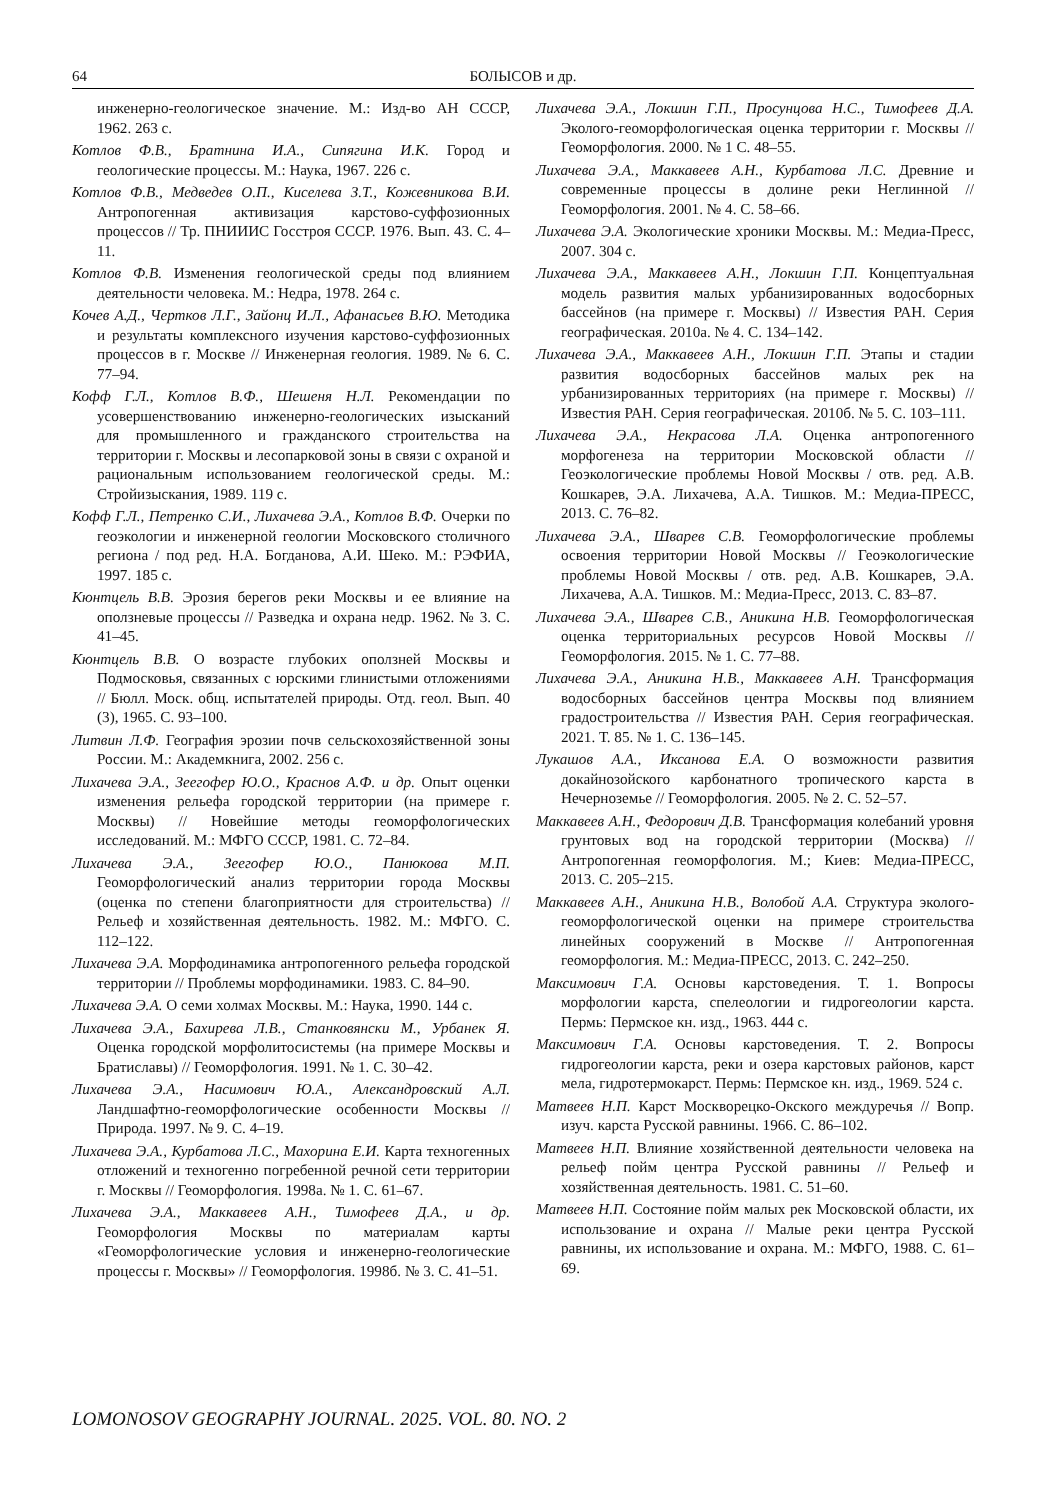64 БОЛЫСОВ и др.
инженерно-геологическое значение. М.: Изд-во АН СССР, 1962. 263 с.
Котлов Ф.В., Братнина И.А., Сипягина И.К. Город и геологические процессы. М.: Наука, 1967. 226 с.
Котлов Ф.В., Медведев О.П., Киселева З.Т., Кожевникова В.И. Антропогенная активизация карстово-суффозионных процессов // Тр. ПНИИИС Госстроя СССР. 1976. Вып. 43. С. 4–11.
Котлов Ф.В. Изменения геологической среды под влиянием деятельности человека. М.: Недра, 1978. 264 с.
Кочев А.Д., Чертков Л.Г., Зайонц И.Л., Афанасьев В.Ю. Методика и результаты комплексного изучения карстово-суффозионных процессов в г. Москве // Инженерная геология. 1989. № 6. С. 77–94.
Кофф Г.Л., Котлов В.Ф., Шешеня Н.Л. Рекомендации по усовершенствованию инженерно-геологических изысканий для промышленного и гражданского строительства на территории г. Москвы и лесопарковой зоны в связи с охраной и рациональным использованием геологической среды. М.: Стройизыскания, 1989. 119 с.
Кофф Г.Л., Петренко С.И., Лихачева Э.А., Котлов В.Ф. Очерки по геоэкологии и инженерной геологии Московского столичного региона / под ред. Н.А. Богданова, А.И. Шеко. М.: РЭФИА, 1997. 185 с.
Кюнтцель В.В. Эрозия берегов реки Москвы и ее влияние на оползневые процессы // Разведка и охрана недр. 1962. № 3. С. 41–45.
Кюнтцель В.В. О возрасте глубоких оползней Москвы и Подмосковья, связанных с юрскими глинистыми отложениями // Бюлл. Моск. общ. испытателей природы. Отд. геол. Вып. 40 (3), 1965. С. 93–100.
Литвин Л.Ф. География эрозии почв сельскохозяйственной зоны России. М.: Академкнига, 2002. 256 с.
Лихачева Э.А., Зеегофер Ю.О., Краснов А.Ф. и др. Опыт оценки изменения рельефа городской территории (на примере г. Москвы) // Новейшие методы геоморфологических исследований. М.: МФГО СССР, 1981. С. 72–84.
Лихачева Э.А., Зеегофер Ю.О., Панюкова М.П. Геоморфологический анализ территории города Москвы (оценка по степени благоприятности для строительства) // Рельеф и хозяйственная деятельность. 1982. М.: МФГО. С. 112–122.
Лихачева Э.А. Морфодинамика антропогенного рельефа городской территории // Проблемы морфодинамики. 1983. С. 84–90.
Лихачева Э.А. О семи холмах Москвы. М.: Наука, 1990. 144 с.
Лихачева Э.А., Бахирева Л.В., Станковянски М., Урбанек Я. Оценка городской морфолитосистемы (на примере Москвы и Братиславы) // Геоморфология. 1991. № 1. С. 30–42.
Лихачева Э.А., Насимович Ю.А., Александровский А.Л. Ландшафтно-геоморфологические особенности Москвы // Природа. 1997. № 9. С. 4–19.
Лихачева Э.А., Курбатова Л.С., Махорина Е.И. Карта техногенных отложений и техногенно погребенной речной сети территории г. Москвы // Геоморфология. 1998а. № 1. С. 61–67.
Лихачева Э.А., Маккавеев А.Н., Тимофеев Д.А., и др. Геоморфология Москвы по материалам карты «Геоморфологические условия и инженерно-геологические процессы г. Москвы» // Геоморфология. 1998б. № 3. С. 41–51.
Лихачева Э.А., Локшин Г.П., Просунцова Н.С., Тимофеев Д.А. Эколого-геоморфологическая оценка территории г. Москвы // Геоморфология. 2000. № 1 С. 48–55.
Лихачева Э.А., Маккавеев А.Н., Курбатова Л.С. Древние и современные процессы в долине реки Неглинной // Геоморфология. 2001. № 4. С. 58–66.
Лихачева Э.А. Экологические хроники Москвы. М.: Медиа-Пресс, 2007. 304 с.
Лихачева Э.А., Маккавеев А.Н., Локшин Г.П. Концептуальная модель развития малых урбанизированных водосборных бассейнов (на примере г. Москвы) // Известия РАН. Серия географическая. 2010а. № 4. С. 134–142.
Лихачева Э.А., Маккавеев А.Н., Локшин Г.П. Этапы и стадии развития водосборных бассейнов малых рек на урбанизированных территориях (на примере г. Москвы) // Известия РАН. Серия географическая. 2010б. № 5. С. 103–111.
Лихачева Э.А., Некрасова Л.А. Оценка антропогенного морфогенеза на территории Московской области // Геоэкологические проблемы Новой Москвы / отв. ред. А.В. Кошкарев, Э.А. Лихачева, А.А. Тишков. М.: Медиа-ПРЕСС, 2013. С. 76–82.
Лихачева Э.А., Шварев С.В. Геоморфологические проблемы освоения территории Новой Москвы // Геоэкологические проблемы Новой Москвы / отв. ред. А.В. Кошкарев, Э.А. Лихачева, А.А. Тишков. М.: Медиа-Пресс, 2013. С. 83–87.
Лихачева Э.А., Шварев С.В., Аникина Н.В. Геоморфологическая оценка территориальных ресурсов Новой Москвы // Геоморфология. 2015. № 1. С. 77–88.
Лихачева Э.А., Аникина Н.В., Маккавеев А.Н. Трансформация водосборных бассейнов центра Москвы под влиянием градостроительства // Известия РАН. Серия географическая. 2021. Т. 85. № 1. С. 136–145.
Лукашов А.А., Иксанова Е.А. О возможности развития докайнозойского карбонатного тропического карста в Нечерноземье // Геоморфология. 2005. № 2. С. 52–57.
Маккавеев А.Н., Федорович Д.В. Трансформация колебаний уровня грунтовых вод на городской территории (Москва) // Антропогенная геоморфология. М.; Киев: Медиа-ПРЕСС, 2013. С. 205–215.
Маккавеев А.Н., Аникина Н.В., Волобой А.А. Структура эколого-геоморфологической оценки на примере строительства линейных сооружений в Москве // Антропогенная геоморфология. М.: Медиа-ПРЕСС, 2013. С. 242–250.
Максимович Г.А. Основы карстоведения. Т. 1. Вопросы морфологии карста, спелеологии и гидрогеологии карста. Пермь: Пермское кн. изд., 1963. 444 с.
Максимович Г.А. Основы карстоведения. Т. 2. Вопросы гидрогеологии карста, реки и озера карстовых районов, карст мела, гидротермокарст. Пермь: Пермское кн. изд., 1969. 524 с.
Матвеев Н.П. Карст Москворецко-Окского междуречья // Вопр. изуч. карста Русской равнины. 1966. С. 86–102.
Матвеев Н.П. Влияние хозяйственной деятельности человека на рельеф пойм центра Русской равнины // Рельеф и хозяйственная деятельность. 1981. С. 51–60.
Матвеев Н.П. Состояние пойм малых рек Московской области, их использование и охрана // Малые реки центра Русской равнины, их использование и охрана. М.: МФГО, 1988. С. 61–69.
LOMONOSOV GEOGRAPHY JOURNAL. 2025. VOL. 80. NO. 2